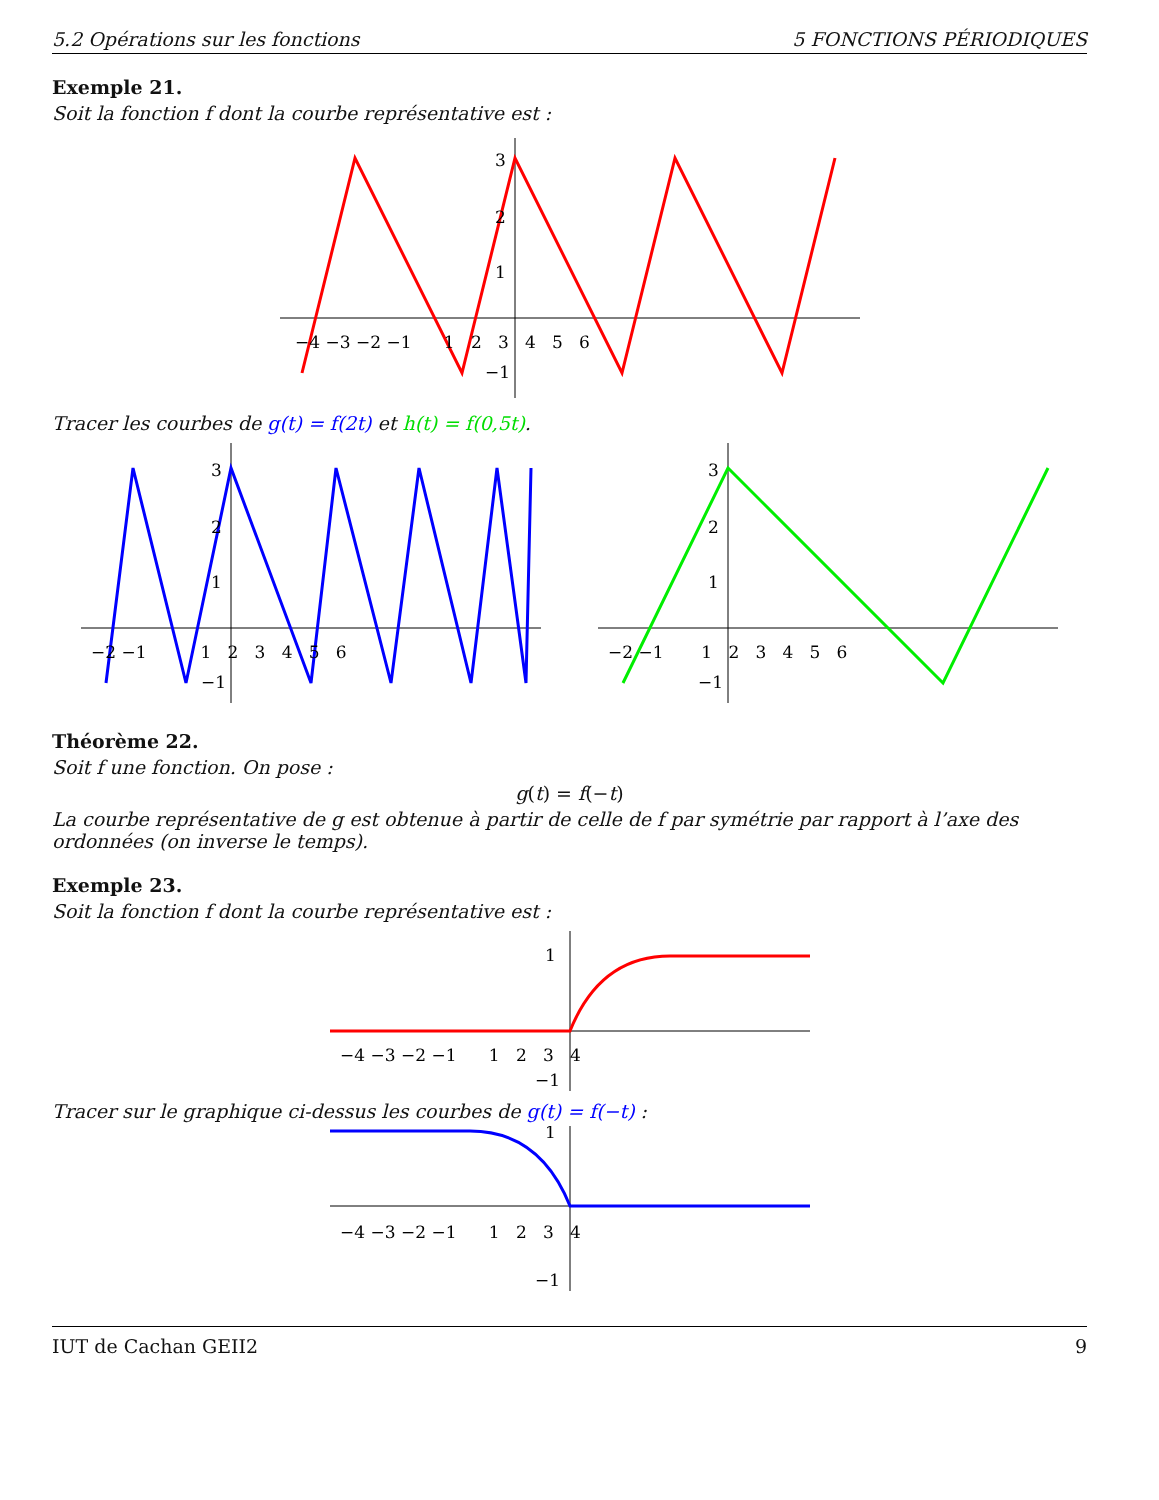5.2 Opérations sur les fonctions 5 FONCTIONS PÉRIODIQUES
Exemple 21.
Soit la fonction f dont la courbe représentative est :
−4 −3 −2 −1 1 2 3 4 5 6
3
2
1
−1
Tracer les courbes de g(t) = f(2t) et h(t) = f(0,5t).
−2 −1 1 2 3 4 5 6
3
2
1
−1
−2 −1 1 2 3 4 5 6
3
2
1
−1
Théorème 22.
Soit f une fonction. On pose :
g(t) = f(−t)
La courbe représentative de g est obtenue à partir de celle de f par symétrie par rapport à l’axe des ordonnées (on inverse le temps).
Exemple 23.
Soit la fonction f dont la courbe représentative est :
−4 −3 −2 −1 1 2 3 4
1
−1
Tracer sur le graphique ci-dessus les courbes de g(t) = f(−t) :
−4 −3 −2 −1 1 2 3 4
1
−1
IUT de Cachan GEII2 9